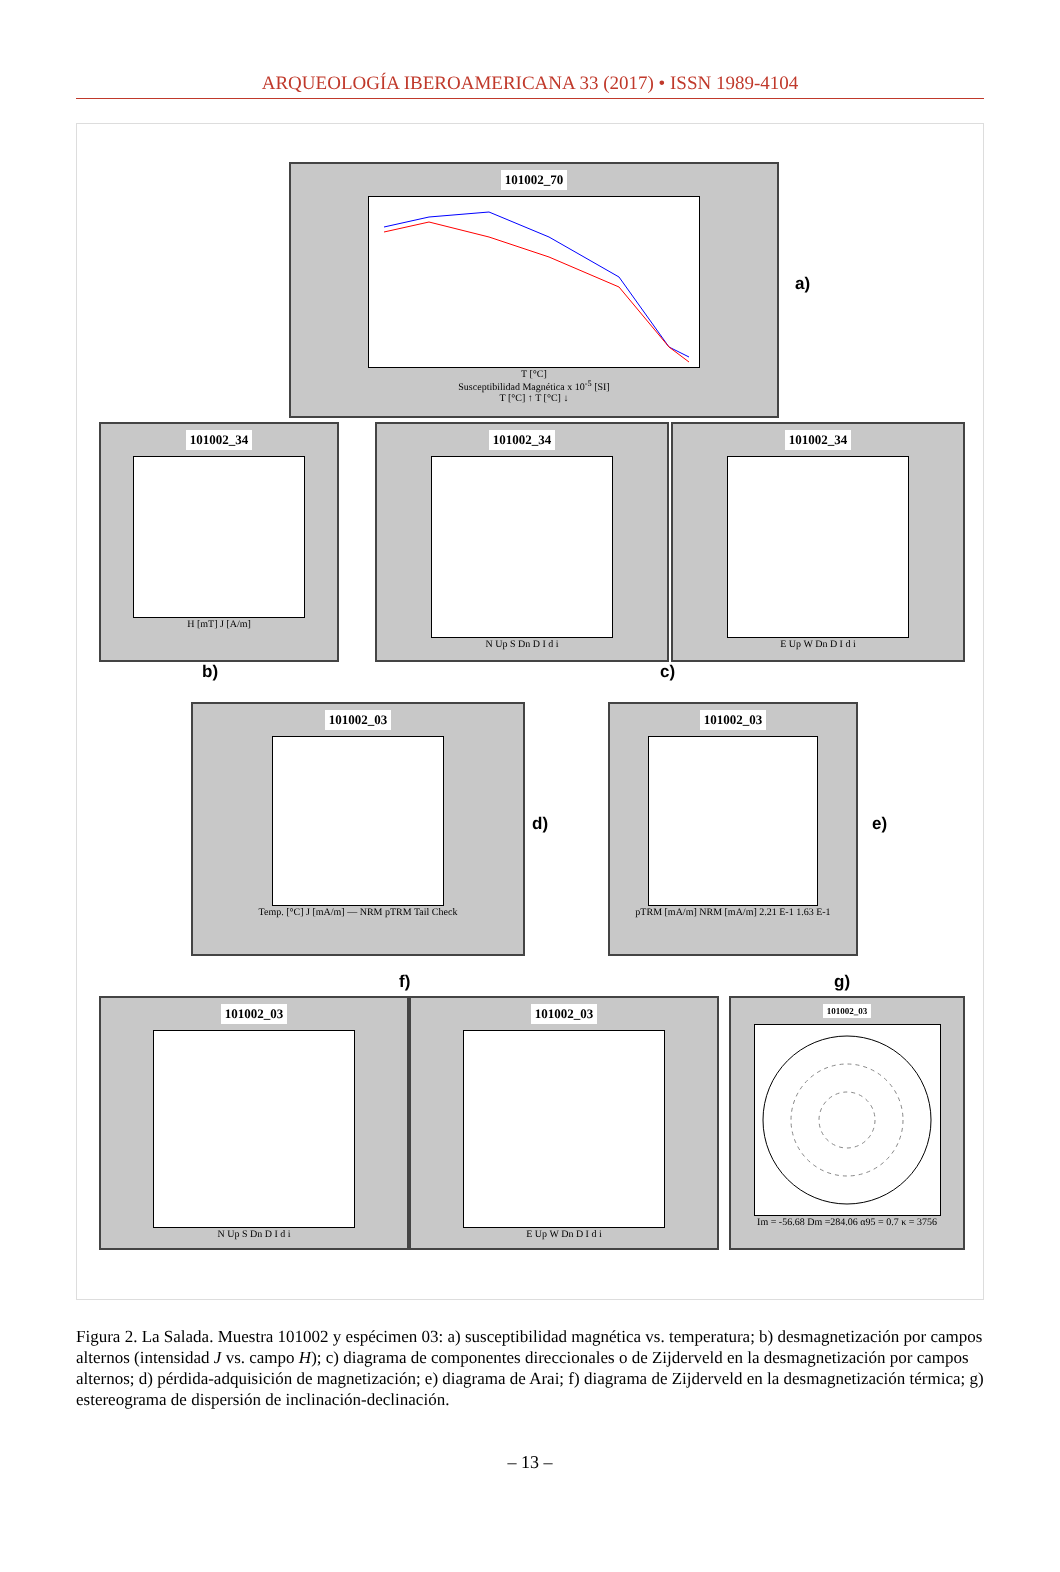ARQUEOLOGÍA IBEROAMERICANA 33 (2017) • ISSN 1989-4104
101002_70
T [°C]
Susceptibilidad Magnética x 10<sup>-5</sup> [SI]
T [°C] ↑ T [°C] ↓
a)
101002_34
H [mT] J [A/m]
101002_34
N Up S Dn D I d i
101002_34
E Up W Dn D I d i
b) c)
101002_03
Temp. [°C] J [mA/m] — NRM pTRM Tail Check
d)
101002_03
pTRM [mA/m] NRM [mA/m] 2.21 E-1 1.63 E-1
e)
f) g)
101002_03
N Up S Dn D I d i
101002_03
E Up W Dn D I d i
101002_03
Im = -56.68 Dm =284.06 α95 = 0.7 κ = 3756
Figura 2. La Salada. Muestra 101002 y espécimen 03: a) susceptibilidad magnética vs. temperatura; b) desmagnetización por campos alternos (intensidad J vs. campo H); c) diagrama de componentes direccionales o de Zijderveld en la desmagnetización por campos alternos; d) pérdida-adquisición de magnetización; e) diagrama de Arai; f) diagrama de Zijderveld en la desmagnetización térmica; g) estereograma de dispersión de inclinación-declinación.
– 13 –